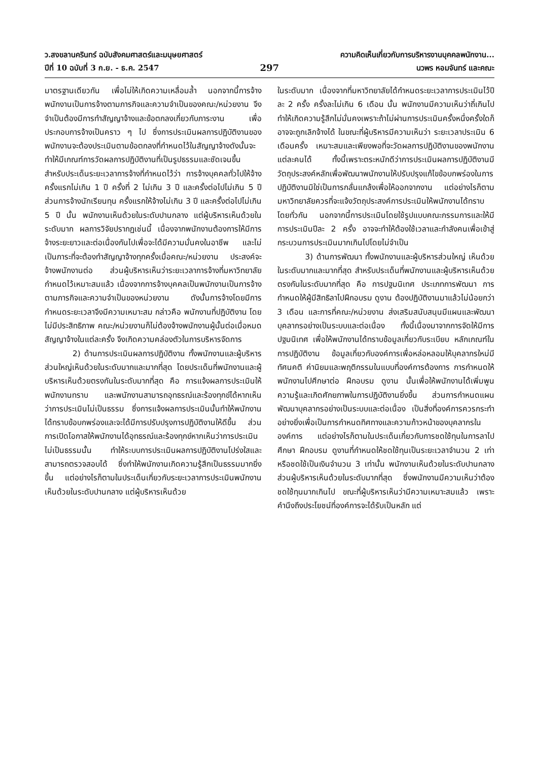ว.สงขลานครินทร์ ฉบับสังคมศาสตร์และมนุษยศาสตร์
ปีที่ 10 ฉบับที่ 3 ก.ย. - ธ.ค. 2547
297
ความคิดเห็นเกี่ยวกับการบริหารงานบุคคลพนักงาน...
นวพร หอมจันทร์ และคณะ
มาตรฐานเดียวกัน เพื่อไม่ให้เกิดความเหลื่อมล้ำ นอกจากนี้การจ้างพนักงานเป็นการจ้างตามภารกิจและความจำเป็นของคณะ/หน่วยงาน จึงจำเป็นต้องมีการทำสัญญาจ้างและข้อตกลงเกี่ยวกับภาระงาน เพื่อประกอบการจ้างเป็นคราว ๆ ไป ซึ่งการประเมินผลการปฏิบัติงานของพนักงานจะต้องประเมินตามข้อตกลงที่กำหนดไว้ในสัญญาจ้างดังนั้นจะทำให้มีเกณฑ์การวัดผลการปฏิบัติงานที่เป็นรูปธรรมและชัดเจนขึ้น สำหรับประเด็นระยะเวลาการจ้างที่กำหนดไว้ว่า การจ้างบุคคลทั่วไปให้จ้างครั้งแรกไม่เกิน 1 ปี ครั้งที่ 2 ไม่เกิน 3 ปี และครั้งต่อไปไม่เกิน 5 ปี ส่วนการจ้างนักเรียนทุน ครั้งแรกให้จ้างไม่เกิน 3 ปี และครั้งต่อไปไม่เกิน 5 ปี นั้น พนักงานเห็นด้วยในระดับปานกลาง แต่ผู้บริหารเห็นด้วยในระดับมาก ผลการวิจัยปรากฏเช่นนี้ เนื่องจากพนักงานต้องการให้มีการจ้างระยะยาวและต่อเนื่องกันไปเพื่อจะได้มีความมั่นคงในอาชีพ และไม่เป็นภาระที่จะต้องทำสัญญาจ้างทุกครั้งเมื่อคณะ/หน่วยงาน ประสงค์จะจ้างพนักงานต่อ ส่วนผู้บริหารเห็นว่าระยะเวลาการจ้างที่มหาวิทยาลัยกำหนดไว้เหมาะสมแล้ว เนื่องจากการจ้างบุคคลเป็นพนักงานเป็นการจ้างตามภารกิจและความจำเป็นของหน่วยงาน ดังนั้นการจ้างโดยมีการกำหนดระยะเวลาจึงมีความเหมาะสม กล่าวคือ พนักงานที่ปฏิบัติงาน โดยไม่มีประสิทธิภาพ คณะ/หน่วยงานก็ไม่ต้องจ้างพนักงานผู้นั้นต่อเมื่อหมดสัญญาจ้างในแต่ละครั้ง จึงเกิดความคล่องตัวในการบริหารจัดการ
2) ด้านการประเมินผลการปฏิบัติงาน ทั้งพนักงานและผู้บริหารส่วนใหญ่เห็นด้วยในระดับมากและมากที่สุด โดยประเด็นที่พนักงานและผู้บริหารเห็นด้วยตรงกันในระดับมากที่สุด คือ การแจ้งผลการประเมินให้พนักงานทราบ และพนักงานสามารถอุทธรณ์และร้องทุกข์ได้หากเห็นว่าการประเมินไม่เป็นธรรม ซึ่งการแจ้งผลการประเมินนั้นทำให้พนักงานได้ทราบข้อบกพร่องและจะได้มีการปรับปรุงการปฏิบัติงานให้ดีขึ้น ส่วนการเปิดโอกาสให้พนักงานได้อุทธรณ์และร้องทุกข์หากเห็นว่าการประเมินไม่เป็นธรรมนั้น ทำให้ระบบการประเมินผลการปฏิบัติงานโปร่งใสและสามารถตรวจสอบได้ ซึ่งทำให้พนักงานเกิดความรู้สึกเป็นธรรมมากยิ่งขึ้น แต่อย่างไรก็ตามในประเด็นเกี่ยวกับระยะเวลาการประเมินพนักงานเห็นด้วยในระดับปานกลาง แต่ผู้บริหารเห็นด้วย
ในระดับมาก เนื่องจากที่มหาวิทยาลัยได้กำหนดระยะเวลาการประเมินไว้ปีละ 2 ครั้ง ครั้งละไม่เกิน 6 เดือน นั้น พนักงานมีความเห็นว่าถี่เกินไป ทำให้เกิดความรู้สึกไม่มั่นคงเพราะถ้าไม่ผ่านการประเมินครั้งหนึ่งครั้งใดก็อาจจะถูกเลิกจ้างได้ ในขณะที่ผู้บริหารมีความเห็นว่า ระยะเวลาประเมิน 6 เดือนครั้ง เหมาะสมและเพียงพอที่จะวัดผลการปฏิบัติงานของพนักงานแต่ละคนได้ ทั้งนี้เพราะตระหนักดีว่าการประเมินผลการปฏิบัติงานมีวัตถุประสงค์หลักเพื่อพัฒนาพนักงานให้ปรับปรุงแก้ไขข้อบกพร่องในการปฏิบัติงานมิใช่เป็นการกลั่นแกล้งเพื่อให้ออกจากงาน แต่อย่างไรก็ตามมหาวิทยาลัยควรที่จะแจ้งวัตถุประสงค์การประเมินให้พนักงานได้ทราบโดยทั่วกัน นอกจากนี้การประเมินโดยใช้รูปแบบคณะกรรมการและให้มีการประเมินปีละ 2 ครั้ง อาจจะทำให้ต้องใช้เวลาและกำลังคนเพื่อเข้าสู่กระบวนการประเมินมากเกินไปโดยไม่จำเป็น
3) ด้านการพัฒนา ทั้งพนักงานและผู้บริหารส่วนใหญ่ เห็นด้วยในระดับมากและมากที่สุด สำหรับประเด็นที่พนักงานและผู้บริหารเห็นด้วยตรงกันในระดับมากที่สุด คือ การปฐมนิเทศ ประเภทการพัฒนา การกำหนดให้ผู้มีสิทธิลาไปฝึกอบรม ดูงาน ต้องปฏิบัติงานมาแล้วไม่น้อยกว่า 3 เดือน และการที่คณะ/หน่วยงาน ส่งเสริมสนับสนุนมีแผนและพัฒนาบุคลากรอย่างเป็นระบบและต่อเนื่อง ทั้งนี้เนื่องมาจากการจัดให้มีการปฐมนิเทศ เพื่อให้พนักงานได้ทราบข้อมูลเกี่ยวกับระเบียบ หลักเกณฑ์ในการปฏิบัติงาน ข้อมูลเกี่ยวกับองค์การเพื่อหล่อหลอมให้บุคลากรใหม่มีทัศนคติ ค่านิยมและพฤติกรรมในแบบที่องค์การต้องการ การกำหนดให้พนักงานไปศึกษาต่อ ฝึกอบรม ดูงาน นั้นเพื่อให้พนักงานได้เพิ่มพูนความรู้และเกิดศักยภาพในการปฏิบัติงานยิ่งขึ้น ส่วนการกำหนดแผนพัฒนาบุคลากรอย่างเป็นระบบและต่อเนื่อง เป็นสิ่งที่องค์การควรกระทำอย่างยิ่งเพื่อเป็นการกำหนดทิศทางและความก้าวหน้าของบุคลากรในองค์การ แต่อย่างไรก็ตามในประเด็นเกี่ยวกับการชดใช้ทุนในการลาไปศึกษา ฝึกอบรม ดูงานที่กำหนดให้ชดใช้ทุนเป็นระยะเวลาจำนวน 2 เท่า หรือชดใช้เป็นเงินจำนวน 3 เท่านั้น พนักงานเห็นด้วยในระดับปานกลาง ส่วนผู้บริหารเห็นด้วยในระดับมากที่สุด ซึ่งพนักงานมีความเห็นว่าต้องชดใช้ทุนมากเกินไป ขณะที่ผู้บริหารเห็นว่ามีความเหมาะสมแล้ว เพราะคำนึงถึงประโยชน์ที่องค์การจะได้รับเป็นหลัก แต่